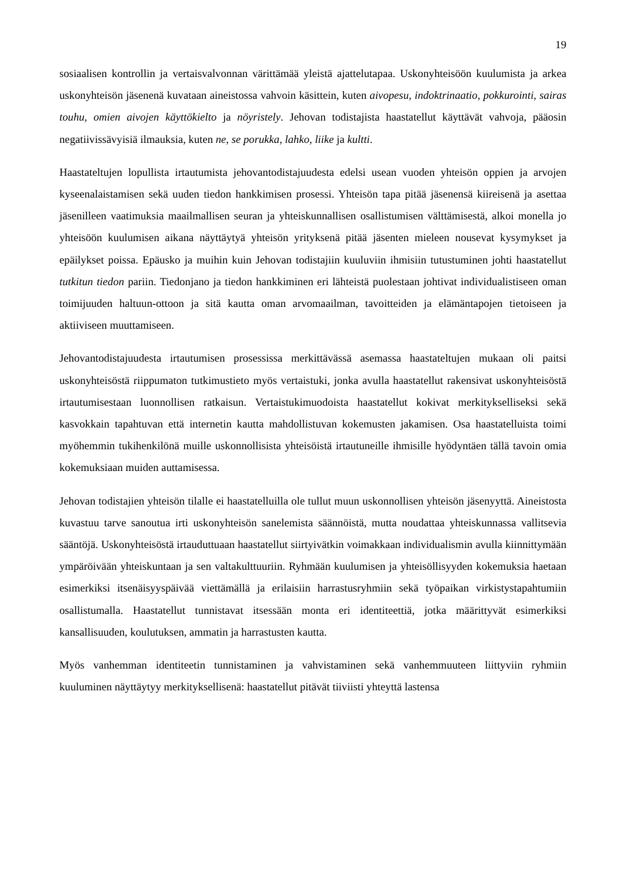19
sosiaalisen kontrollin ja vertaisvalvonnan värittämää yleistä ajattelutapaa. Uskonyhteisöön kuulumista ja arkea uskonyhteisön jäsenenä kuvataan aineistossa vahvoin käsittein, kuten aivopesu, indoktrinaatio, pokkurointi, sairas touhu, omien aivojen käyttökielto ja nöyristely. Jehovan todistajista haastatellut käyttävät vahvoja, pääosin negatiivissävyisiä ilmauksia, kuten ne, se porukka, lahko, liike ja kultti.
Haastateltujen lopullista irtautumista jehovantodistajuudesta edelsi usean vuoden yhteisön oppien ja arvojen kyseenalaistamisen sekä uuden tiedon hankkimisen prosessi. Yhteisön tapa pitää jäsenensä kiireisenä ja asettaa jäsenilleen vaatimuksia maailmallisen seuran ja yhteiskunnallisen osallistumisen välttämisestä, alkoi monella jo yhteisöön kuulumisen aikana näyttäytyä yhteisön yrityksenä pitää jäsenten mieleen nousevat kysymykset ja epäilykset poissa. Epäusko ja muihin kuin Jehovan todistajiin kuuluviin ihmisiin tutustuminen johti haastatellut tutkitun tiedon pariin. Tiedonjano ja tiedon hankkiminen eri lähteistä puolestaan johtivat individualistiseen oman toimijuuden haltuun-ottoon ja sitä kautta oman arvomaailman, tavoitteiden ja elämäntapojen tietoiseen ja aktiiviseen muuttamiseen.
Jehovantodistajuudesta irtautumisen prosessissa merkittävässä asemassa haastateltujen mukaan oli paitsi uskonyhteisöstä riippumaton tutkimustieto myös vertaistuki, jonka avulla haastatellut rakensivat uskonyhteisöstä irtautumisestaan luonnollisen ratkaisun. Vertaistukimuodoista haastatellut kokivat merkitykselliseksi sekä kasvokkain tapahtuvan että internetin kautta mahdollistuvan kokemusten jakamisen. Osa haastatelluista toimi myöhemmin tukihenkilönä muille uskonnollisista yhteisöistä irtautuneille ihmisille hyödyntäen tällä tavoin omia kokemuksiaan muiden auttamisessa.
Jehovan todistajien yhteisön tilalle ei haastatelluilla ole tullut muun uskonnollisen yhteisön jäsenyyttä. Aineistosta kuvastuu tarve sanoutua irti uskonyhteisön sanelemista säännöistä, mutta noudattaa yhteiskunnassa vallitsevia sääntöjä. Uskonyhteisöstä irtauduttuaan haastatellut siirtyivätkin voimakkaan individualismin avulla kiinnittymään ympäröivään yhteiskuntaan ja sen valtakulttuuriin. Ryhmään kuulumisen ja yhteisöllisyyden kokemuksia haetaan esimerkiksi itsenäisyyspäivää viettämällä ja erilaisiin harrastusryhmiin sekä työpaikan virkistystapahtumiin osallistumalla. Haastatellut tunnistavat itsessään monta eri identiteettiä, jotka määrittyvät esimerkiksi kansallisuuden, koulutuksen, ammatin ja harrastusten kautta.
Myös vanhemman identiteetin tunnistaminen ja vahvistaminen sekä vanhemmuuteen liittyviin ryhmiin kuuluminen näyttäytyy merkityksellisenä: haastatellut pitävät tiiviisti yhteyttä lastensa